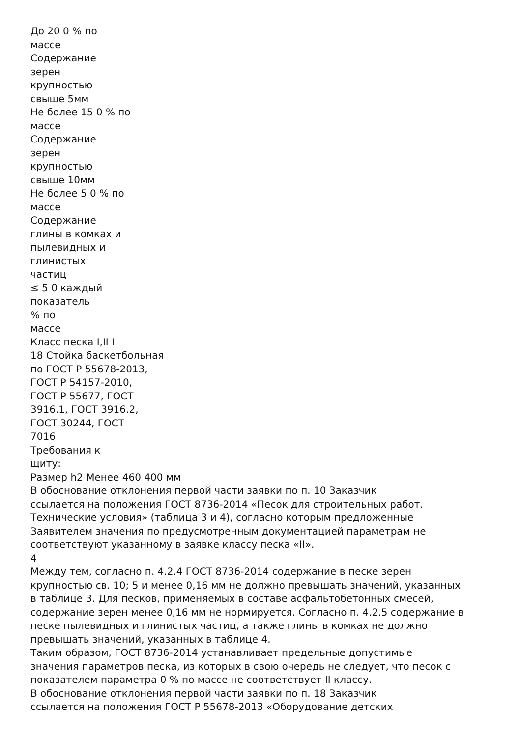До 20 0 % по
массе
Содержание
зерен
крупностью
свыше 5мм
Не более 15 0 % по
массе
Содержание
зерен
крупностью
свыше 10мм
Не более 5 0 % по
массе
Содержание
глины в комках и
пылевидных и
глинистых
частиц
≤ 5 0 каждый
показатель
% по
массе
Класс песка I,II II
18 Стойка баскетбольная
по ГОСТ Р 55678-2013,
ГОСТ Р 54157-2010,
ГОСТ Р 55677, ГОСТ
3916.1, ГОСТ 3916.2,
ГОСТ 30244, ГОСТ
7016
Требования к
щиту:
Размер h2 Менее 460 400 мм
В обоснование отклонения первой части заявки по п. 10 Заказчик
ссылается на положения ГОСТ 8736-2014 «Песок для строительных работ.
Технические условия» (таблица 3 и 4), согласно которым предложенные
Заявителем значения по предусмотренным документацией параметрам не
соответствуют указанному в заявке классу песка «II».
4
Между тем, согласно п. 4.2.4 ГОСТ 8736-2014 содержание в песке зерен
крупностью св. 10; 5 и менее 0,16 мм не должно превышать значений, указанных
в таблице 3. Для песков, применяемых в составе асфальтобетонных смесей,
содержание зерен менее 0,16 мм не нормируется. Согласно п. 4.2.5 содержание в
песке пылевидных и глинистых частиц, а также глины в комках не должно
превышать значений, указанных в таблице 4.
Таким образом, ГОСТ 8736-2014 устанавливает предельные допустимые
значения параметров песка, из которых в свою очередь не следует, что песок с
показателем параметра 0 % по массе не соответствует II классу.
В обоснование отклонения первой части заявки по п. 18 Заказчик
ссылается на положения ГОСТ Р 55678-2013 «Оборудование детских